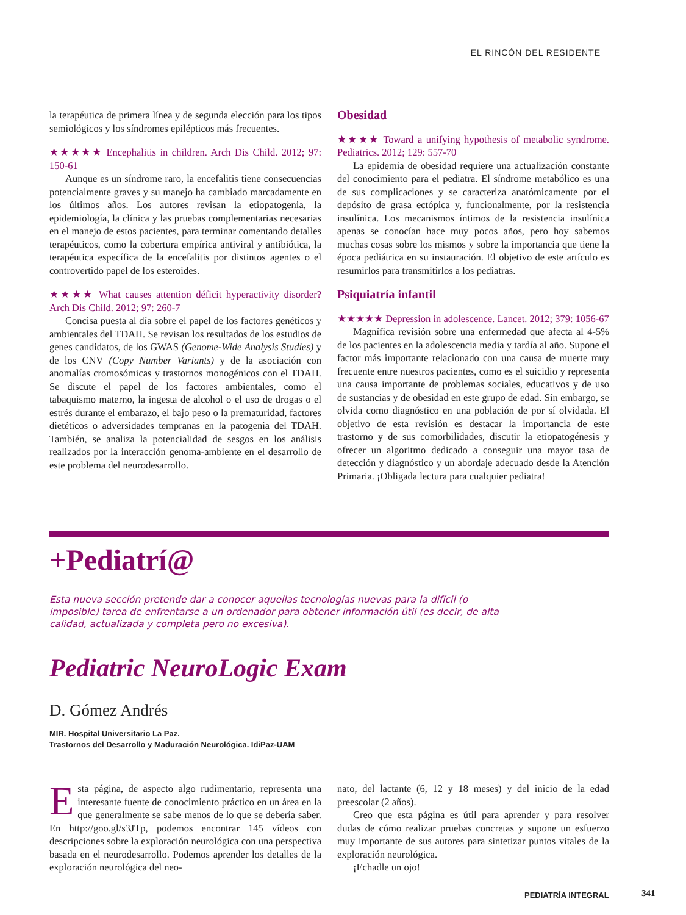EL RINCÓN DEL RESIDENTE
la terapéutica de primera línea y de segunda elección para los tipos semiológicos y los síndromes epilépticos más frecuentes.
★★★★★ Encephalitis in children. Arch Dis Child. 2012; 97: 150-61
Aunque es un síndrome raro, la encefalitis tiene consecuencias potencialmente graves y su manejo ha cambiado marcadamente en los últimos años. Los autores revisan la etiopatogenia, la epidemiología, la clínica y las pruebas complementarias necesarias en el manejo de estos pacientes, para terminar comentando detalles terapéuticos, como la cobertura empírica antiviral y antibiótica, la terapéutica específica de la encefalitis por distintos agentes o el controvertido papel de los esteroides.
★★★★ What causes attention déficit hyperactivity disorder? Arch Dis Child. 2012; 97: 260-7
Concisa puesta al día sobre el papel de los factores genéticos y ambientales del TDAH. Se revisan los resultados de los estudios de genes candidatos, de los GWAS (Genome-Wide Analysis Studies) y de los CNV (Copy Number Variants) y de la asociación con anomalías cromosómicas y trastornos monogénicos con el TDAH. Se discute el papel de los factores ambientales, como el tabaquismo materno, la ingesta de alcohol o el uso de drogas o el estrés durante el embarazo, el bajo peso o la prematuridad, factores dietéticos o adversidades tempranas en la patogenia del TDAH. También, se analiza la potencialidad de sesgos en los análisis realizados por la interacción genoma-ambiente en el desarrollo de este problema del neurodesarrollo.
Obesidad
★★★★ Toward a unifying hypothesis of metabolic syndrome. Pediatrics. 2012; 129: 557-70
La epidemia de obesidad requiere una actualización constante del conocimiento para el pediatra. El síndrome metabólico es una de sus complicaciones y se caracteriza anatómicamente por el depósito de grasa ectópica y, funcionalmente, por la resistencia insulínica. Los mecanismos íntimos de la resistencia insulínica apenas se conocían hace muy pocos años, pero hoy sabemos muchas cosas sobre los mismos y sobre la importancia que tiene la época pediátrica en su instauración. El objetivo de este artículo es resumirlos para transmitirlos a los pediatras.
Psiquiatría infantil
★★★★★ Depression in adolescence. Lancet. 2012; 379: 1056-67
Magnífica revisión sobre una enfermedad que afecta al 4-5% de los pacientes en la adolescencia media y tardía al año. Supone el factor más importante relacionado con una causa de muerte muy frecuente entre nuestros pacientes, como es el suicidio y representa una causa importante de problemas sociales, educativos y de uso de sustancias y de obesidad en este grupo de edad. Sin embargo, se olvida como diagnóstico en una población de por sí olvidada. El objetivo de esta revisión es destacar la importancia de este trastorno y de sus comorbilidades, discutir la etiopatogénesis y ofrecer un algoritmo dedicado a conseguir una mayor tasa de detección y diagnóstico y un abordaje adecuado desde la Atención Primaria. ¡Obligada lectura para cualquier pediatra!
+Pediatrí@
Esta nueva sección pretende dar a conocer aquellas tecnologías nuevas para la difícil (o imposible) tarea de enfrentarse a un ordenador para obtener información útil (es decir, de alta calidad, actualizada y completa pero no excesiva).
Pediatric NeuroLogic Exam
D. Gómez Andrés
MIR. Hospital Universitario La Paz.
Trastornos del Desarrollo y Maduración Neurológica. IdiPaz-UAM
Esta página, de aspecto algo rudimentario, representa una interesante fuente de conocimiento práctico en un área en la que generalmente se sabe menos de lo que se debería saber. En http://goo.gl/s3JTp, podemos encontrar 145 vídeos con descripciones sobre la exploración neurológica con una perspectiva basada en el neurodesarrollo. Podemos aprender los detalles de la exploración neurológica del neo-
nato, del lactante (6, 12 y 18 meses) y del inicio de la edad preescolar (2 años).
Creo que esta página es útil para aprender y para resolver dudas de cómo realizar pruebas concretas y supone un esfuerzo muy importante de sus autores para sintetizar puntos vitales de la exploración neurológica.
¡Echadle un ojo!
PEDIATRÍA INTEGRAL 341